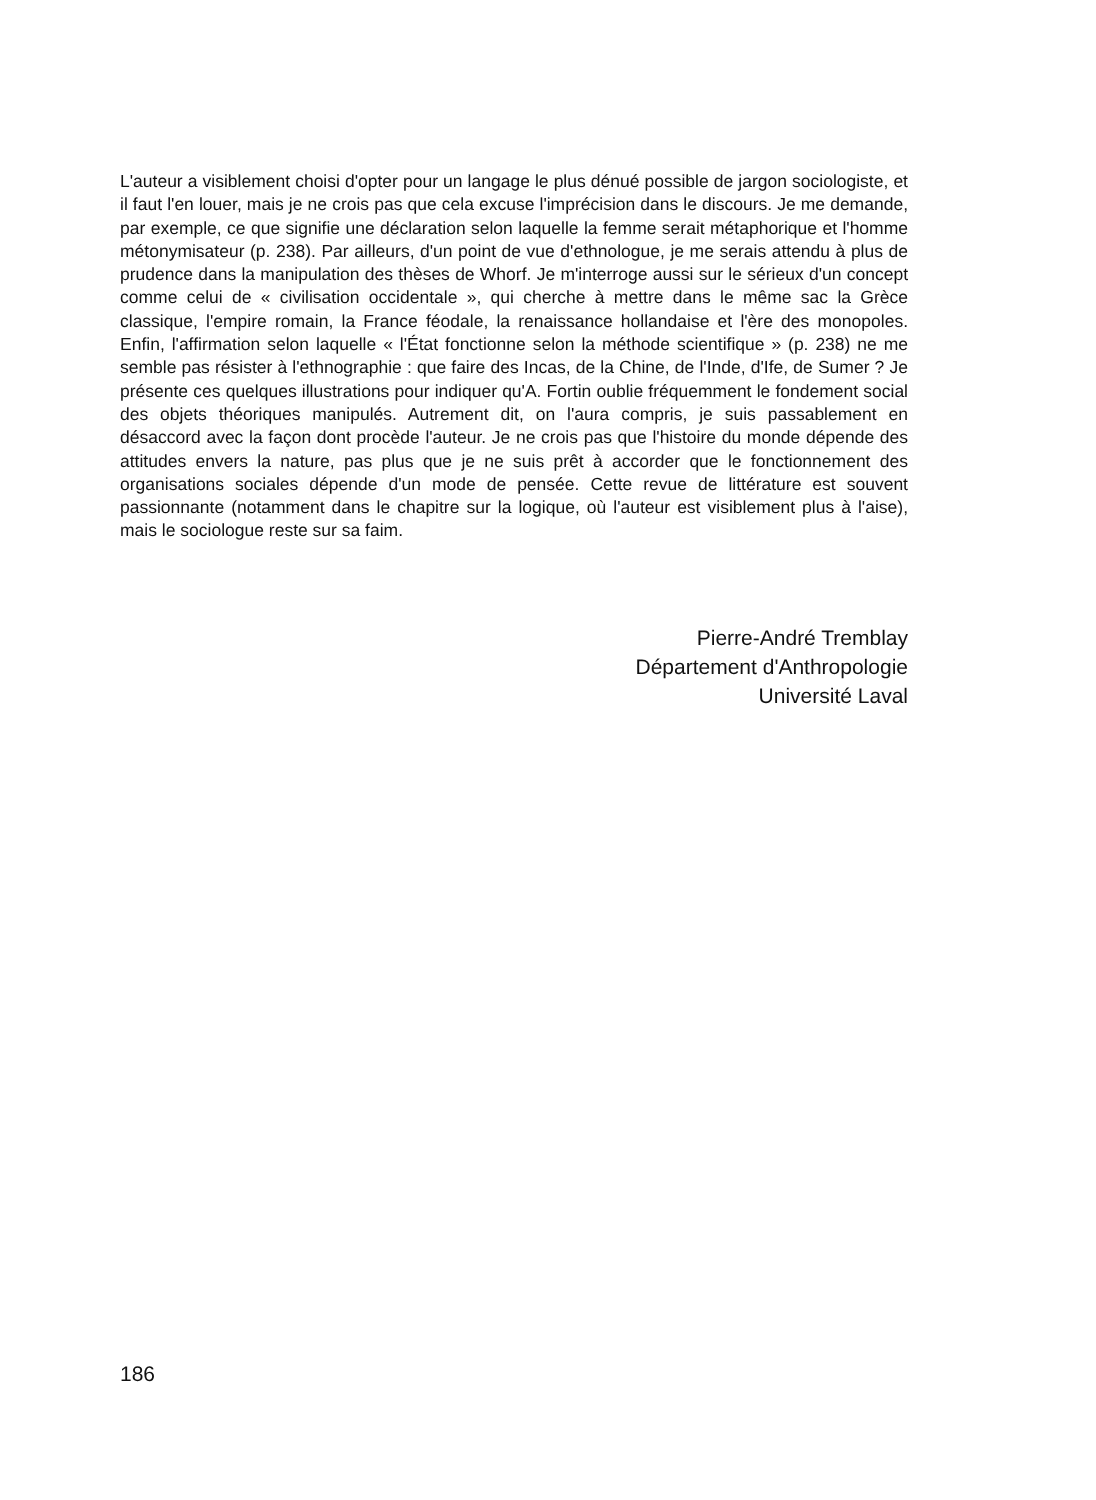L'auteur a visiblement choisi d'opter pour un langage le plus dénué possible de jargon sociologiste, et il faut l'en louer, mais je ne crois pas que cela excuse l'imprécision dans le discours. Je me demande, par exemple, ce que signifie une déclaration selon laquelle la femme serait métaphorique et l'homme métonymisateur (p. 238). Par ailleurs, d'un point de vue d'ethnologue, je me serais attendu à plus de prudence dans la manipulation des thèses de Whorf. Je m'interroge aussi sur le sérieux d'un concept comme celui de « civilisation occidentale », qui cherche à mettre dans le même sac la Grèce classique, l'empire romain, la France féodale, la renaissance hollandaise et l'ère des monopoles. Enfin, l'affirmation selon laquelle « l'État fonctionne selon la méthode scientifique » (p. 238) ne me semble pas résister à l'ethnographie : que faire des Incas, de la Chine, de l'Inde, d'Ife, de Sumer ? Je présente ces quelques illustrations pour indiquer qu'A. Fortin oublie fréquemment le fondement social des objets théoriques manipulés. Autrement dit, on l'aura compris, je suis passablement en désaccord avec la façon dont procède l'auteur. Je ne crois pas que l'histoire du monde dépende des attitudes envers la nature, pas plus que je ne suis prêt à accorder que le fonctionnement des organisations sociales dépende d'un mode de pensée. Cette revue de littérature est souvent passionnante (notamment dans le chapitre sur la logique, où l'auteur est visiblement plus à l'aise), mais le sociologue reste sur sa faim.
Pierre-André Tremblay
Département d'Anthropologie
Université Laval
186